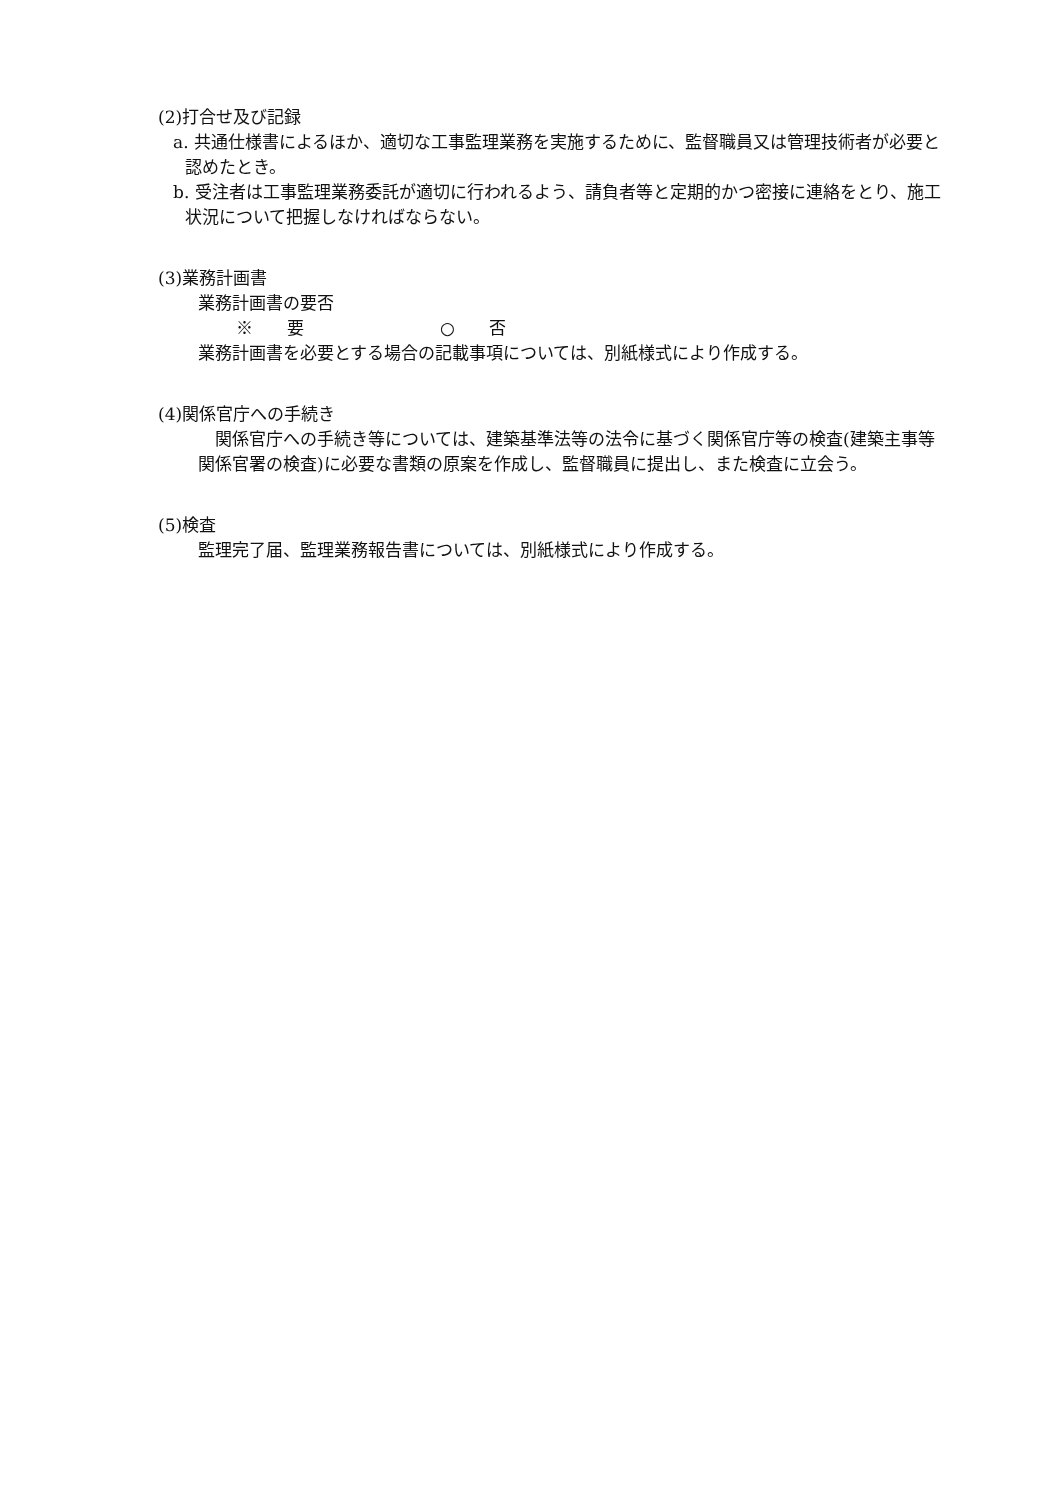(2)打合せ及び記録
a. 共通仕様書によるほか、適切な工事監理業務を実施するために、監督職員又は管理技術者が必要と認めたとき。
b. 受注者は工事監理業務委託が適切に行われるよう、請負者等と定期的かつ密接に連絡をとり、施工状況について把握しなければならない。
(3)業務計画書
業務計画書の要否
※　　要　　　　　　　　○　　否
業務計画書を必要とする場合の記載事項については、別紙様式により作成する。
(4)関係官庁への手続き
関係官庁への手続き等については、建築基準法等の法令に基づく関係官庁等の検査(建築主事等関係官署の検査)に必要な書類の原案を作成し、監督職員に提出し、また検査に立会う。
(5)検査
監理完了届、監理業務報告書については、別紙様式により作成する。